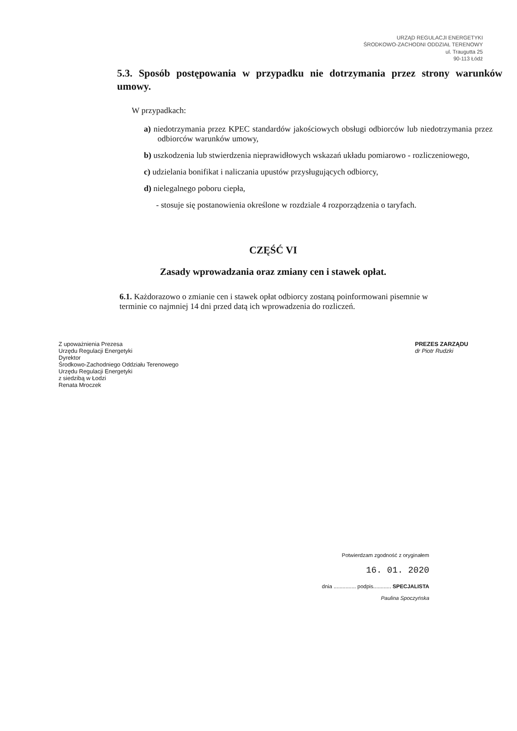URZĄD REGULACJI ENERGETYKI
ŚRODKOWO-ZACHODNI ODDZIAŁ TERENOWY
ul. Traugutta 25
90-113 Łódź
5.3. Sposób postępowania w przypadku nie dotrzymania przez strony warunków umowy.
W przypadkach:
a) niedotrzymania przez KPEC standardów jakościowych obsługi odbiorców lub niedotrzymania przez odbiorców warunków umowy,
b) uszkodzenia lub stwierdzenia nieprawidłowych wskazań układu pomiarowo - rozliczeniowego,
c) udzielania bonifikat i naliczania upustów przysługujących odbiorcy,
d) nielegalnego poboru ciepła,
- stosuje się postanowienia określone w rozdziale 4 rozporządzenia o taryfach.
CZĘŚĆ VI
Zasady wprowadzania oraz zmiany cen i stawek opłat.
6.1. Każdorazowo o zmianie cen i stawek opłat odbiorcy zostaną poinformowani pisemnie w terminie co najmniej 14 dni przed datą ich wprowadzenia do rozliczeń.
Z upoważnienia Prezesa
Urzędu Regulacji Energetyki
Dyrektor
Środkowo-Zachodniego Oddziału Terenowego
Urzędu Regulacji Energetyki
z siedzibą w Łodzi
Renata Mroczek
PREZES ZARZĄDU
dr Piotr Rudzki
Potwierdzam zgodność z oryginałem
16. 01. 2020
dnia ............... podpis............ SPECJALISTA
Paulina Spoczyńska